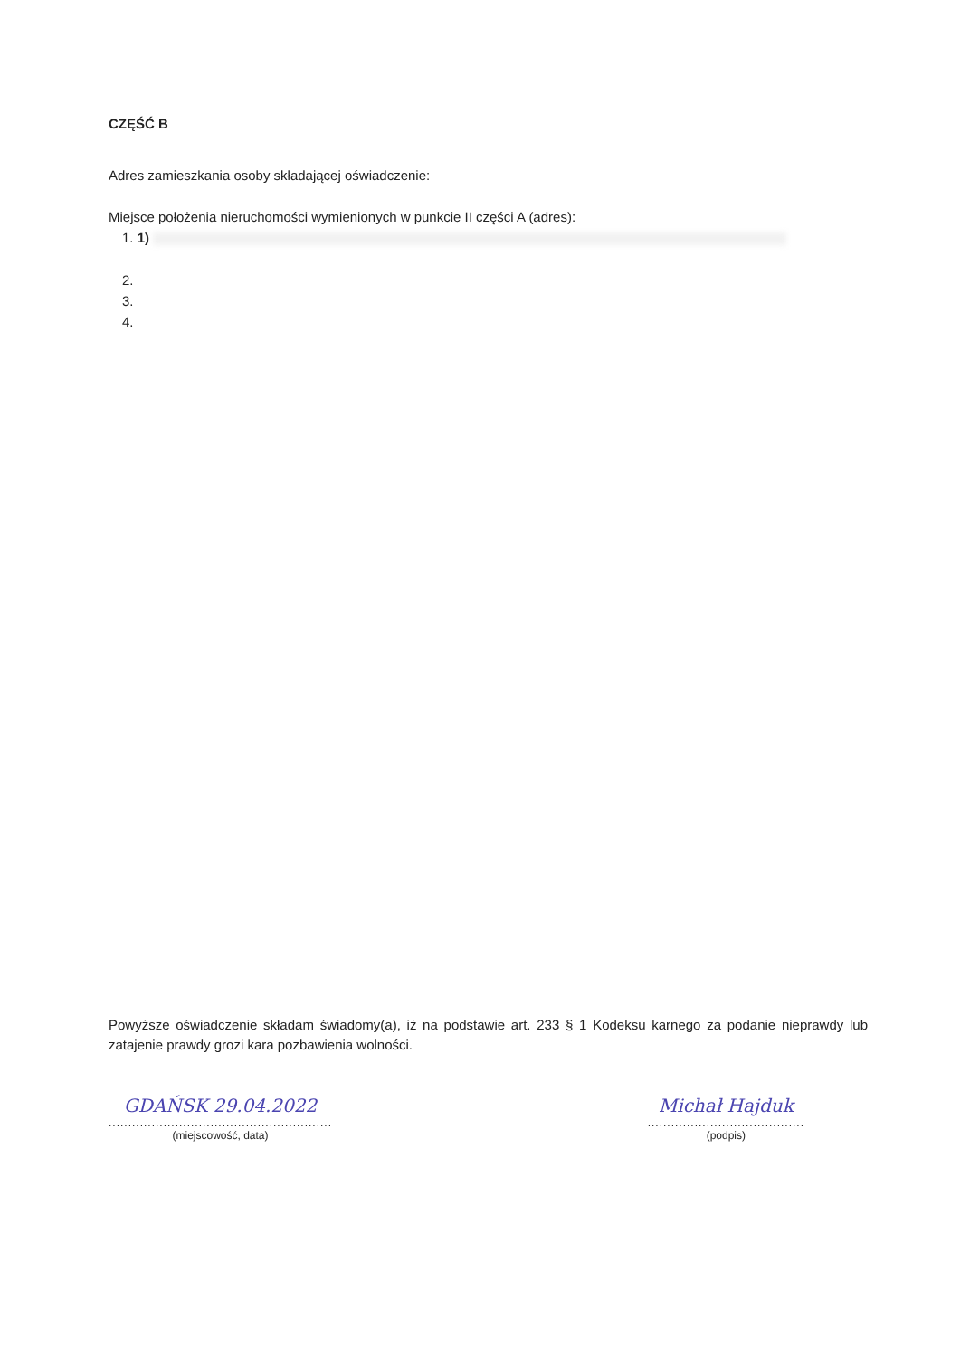CZĘŚĆ B
Adres zamieszkania osoby składającej oświadczenie:
Miejsce położenia nieruchomości wymienionych w punkcie II części A (adres):
1. 1)
2.
3.
4.
Powyższe oświadczenie składam świadomy(a), iż na podstawie art. 233 § 1 Kodeksu karnego za podanie nieprawdy lub zatajenie prawdy grozi kara pozbawienia wolności.
GDAŃSK 29.04.2022
.........................................................
(miejscowość, data)
Michał Hajduk
........................................
(podpis)